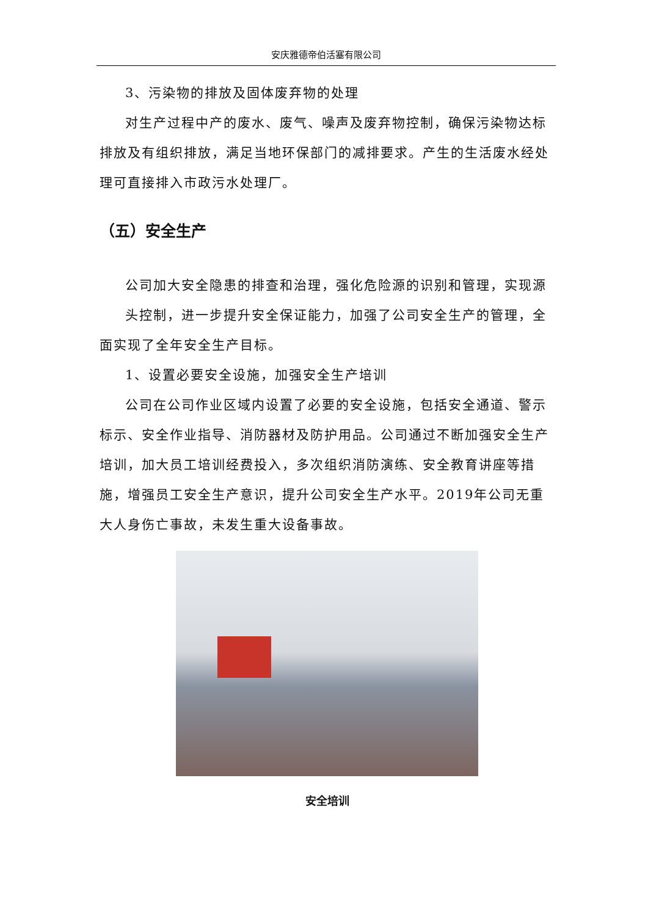安庆雅德帝伯活塞有限公司
3、污染物的排放及固体废弃物的处理
对生产过程中产的废水、废气、噪声及废弃物控制，确保污染物达标排放及有组织排放，满足当地环保部门的减排要求。产生的生活废水经处理可直接排入市政污水处理厂。
（五）安全生产
公司加大安全隐患的排查和治理，强化危险源的识别和管理，实现源
头控制，进一步提升安全保证能力，加强了公司安全生产的管理，全面实现了全年安全生产目标。
1、设置必要安全设施，加强安全生产培训
公司在公司作业区域内设置了必要的安全设施，包括安全通道、警示标示、安全作业指导、消防器材及防护用品。公司通过不断加强安全生产培训，加大员工培训经费投入，多次组织消防演练、安全教育讲座等措施，增强员工安全生产意识，提升公司安全生产水平。2019年公司无重大人身伤亡事故，未发生重大设备事故。
安全培训